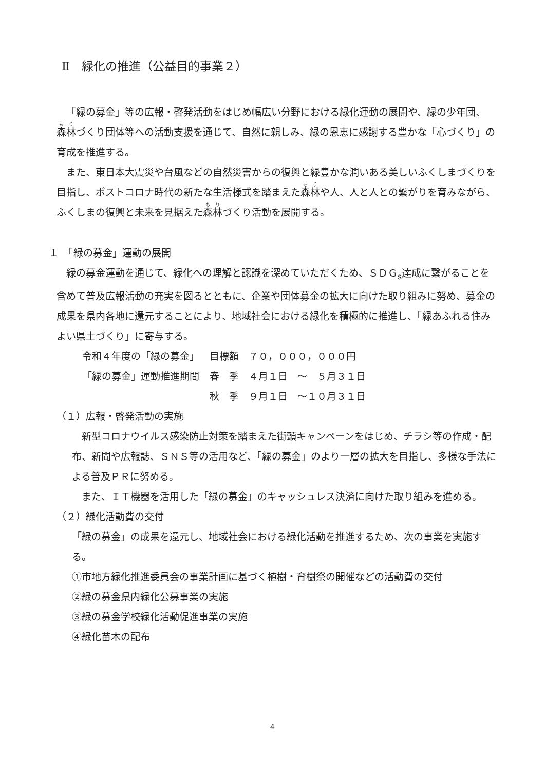Ⅱ　緑化の推進（公益目的事業２）
「緑の募金」等の広報・啓発活動をはじめ幅広い分野における緑化運動の展開や、緑の少年団、森林づくり団体等への活動支援を通じて、自然に親しみ、緑の恩恵に感謝する豊かな「心づくり」の育成を推進する。
また、東日本大震災や台風などの自然災害からの復興と緑豊かな潤いある美しいふくしまづくりを目指し、ポストコロナ時代の新たな生活様式を踏まえた森林や人、人と人との繋がりを育みながら、ふくしまの復興と未来を見据えた森林づくり活動を展開する。
１　「緑の募金」運動の展開
緑の募金運動を通じて、緑化への理解と認識を深めていただくため、ＳＤＧ<sub>s</sub>達成に繋がることを含めて普及広報活動の充実を図るとともに、企業や団体募金の拡大に向けた取り組みに努め、募金の成果を県内各地に還元することにより、地域社会における緑化を積極的に推進し、「緑あふれる住みよい県土づくり」に寄与する。
| 令和４年度の「緑の募金」 | 目標額 ７０，０００，０００円 |
| 「緑の募金」運動推進期間 | 春 季 ４月１日 ～ ５月３１日 |
| | 秋 季 ９月１日 ～１０月３１日 |
（１）広報・啓発活動の実施
新型コロナウイルス感染防止対策を踏まえた街頭キャンペーンをはじめ、チラシ等の作成・配布、新聞や広報誌、ＳＮＳ等の活用など、「緑の募金」のより一層の拡大を目指し、多様な手法による普及ＰＲに努める。
また、ＩＴ機器を活用した「緑の募金」のキャッシュレス決済に向けた取り組みを進める。
（２）緑化活動費の交付
「緑の募金」の成果を還元し、地域社会における緑化活動を推進するため、次の事業を実施する。
①市地方緑化推進委員会の事業計画に基づく植樹・育樹祭の開催などの活動費の交付
②緑の募金県内緑化公募事業の実施
③緑の募金学校緑化活動促進事業の実施
④緑化苗木の配布
4